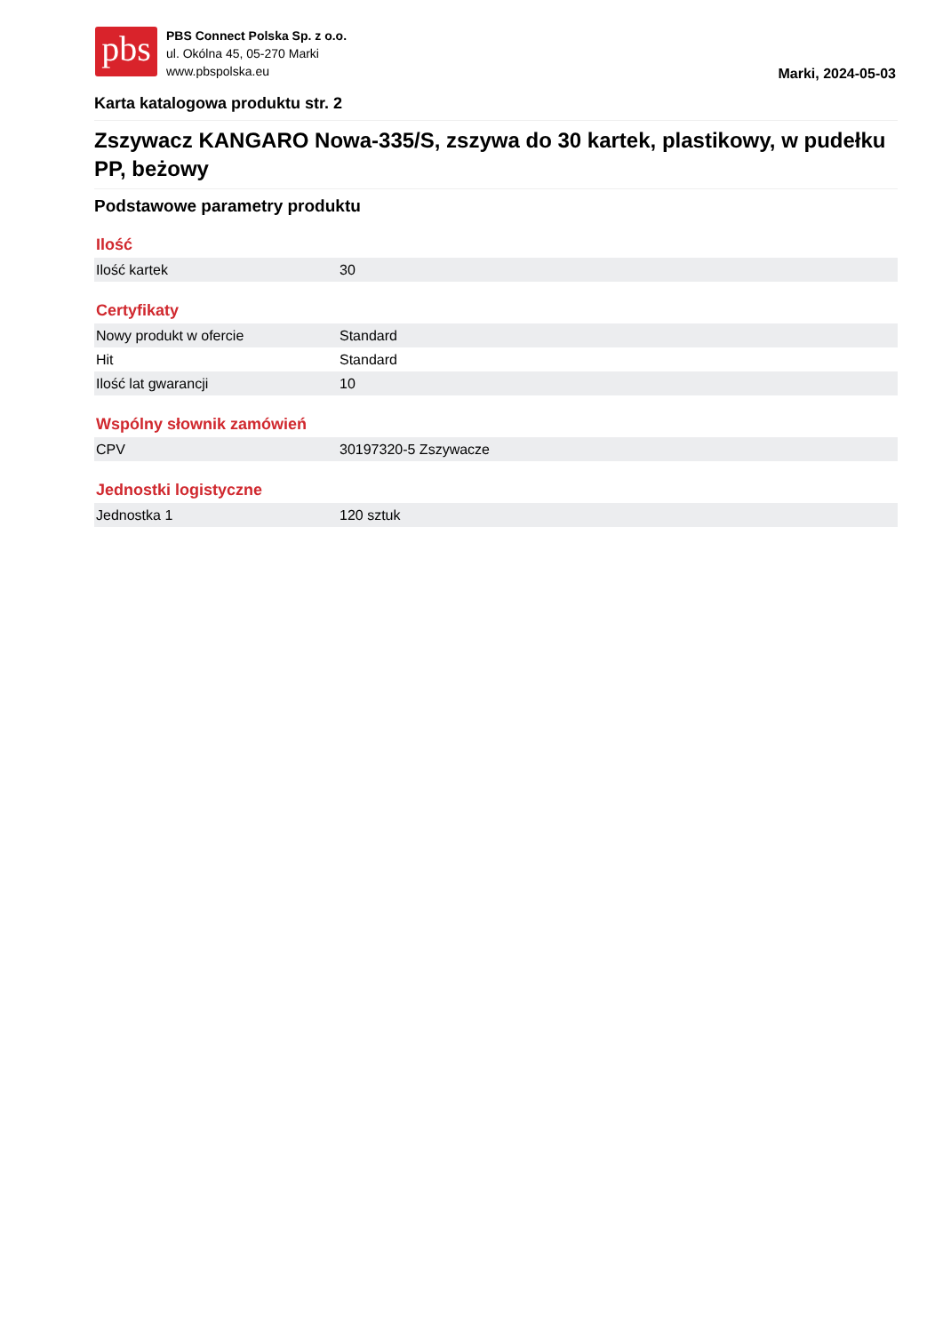pbs
PBS Connect Polska Sp. z o.o.
ul. Okólna 45, 05-270 Marki
www.pbspolska.eu
Marki, 2024-05-03
Karta katalogowa produktu str. 2
Zszywacz KANGARO Nowa-335/S, zszywa do 30 kartek, plastikowy, w pudełku PP, beżowy
Podstawowe parametry produktu
Ilość
| Ilość kartek | 30 |
Certyfikaty
| Nowy produkt w ofercie | Standard |
| Hit | Standard |
| Ilość lat gwarancji | 10 |
Wspólny słownik zamówień
| CPV | 30197320-5 Zszywacze |
Jednostki logistyczne
| Jednostka 1 | 120 sztuk |